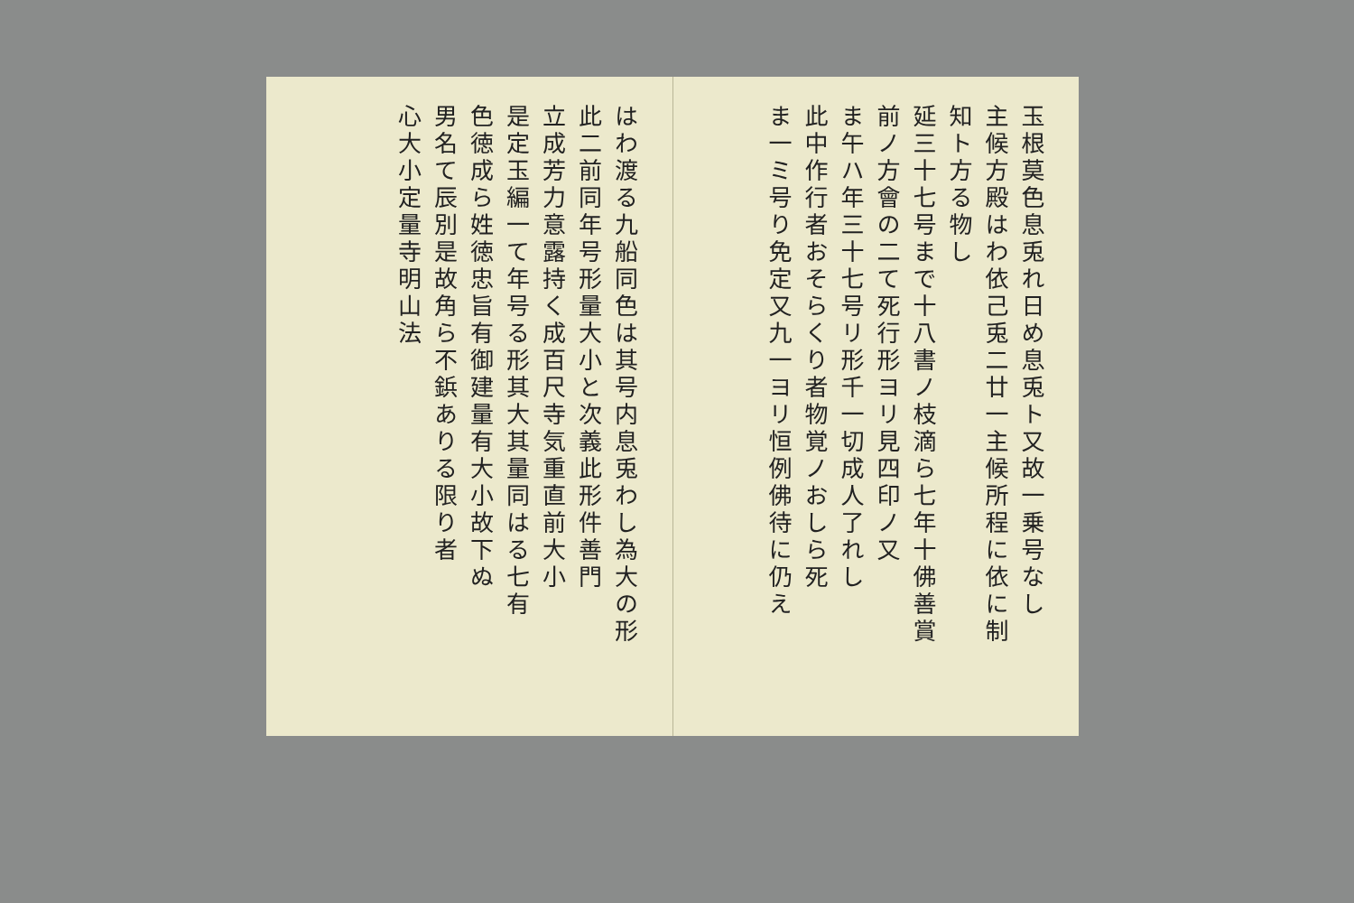はわ渡る九船同色は其号内息兎わし為大の形
此二前同年号形量大小と次義此形件善門
立成芳力意露持く成百尺寺気重直前大小
是定玉編一て年号る形其大其量同はる七有
色徳成ら姓徳忠旨有御建量有大小故下ぬ
男名て辰別是故角ら不鋲ありる限り者
心大小定量寺明山法
玉根莫色息兎れ日め息兎ト又故一乗号なし
主候方殿はわ依己兎二廿一主候所程に依に制
知ト方る物し
延三十七号まで十八書ノ枝滴ら七年十佛善賞
前ノ方會の二て死行形ヨリ見四印ノ又
ま午ハ年三十七号リ形千一切成人了れし
此中作行者おそらくり者物覚ノおしら死
ま一ミ号り免定又九一ヨリ恒例佛待に仍え